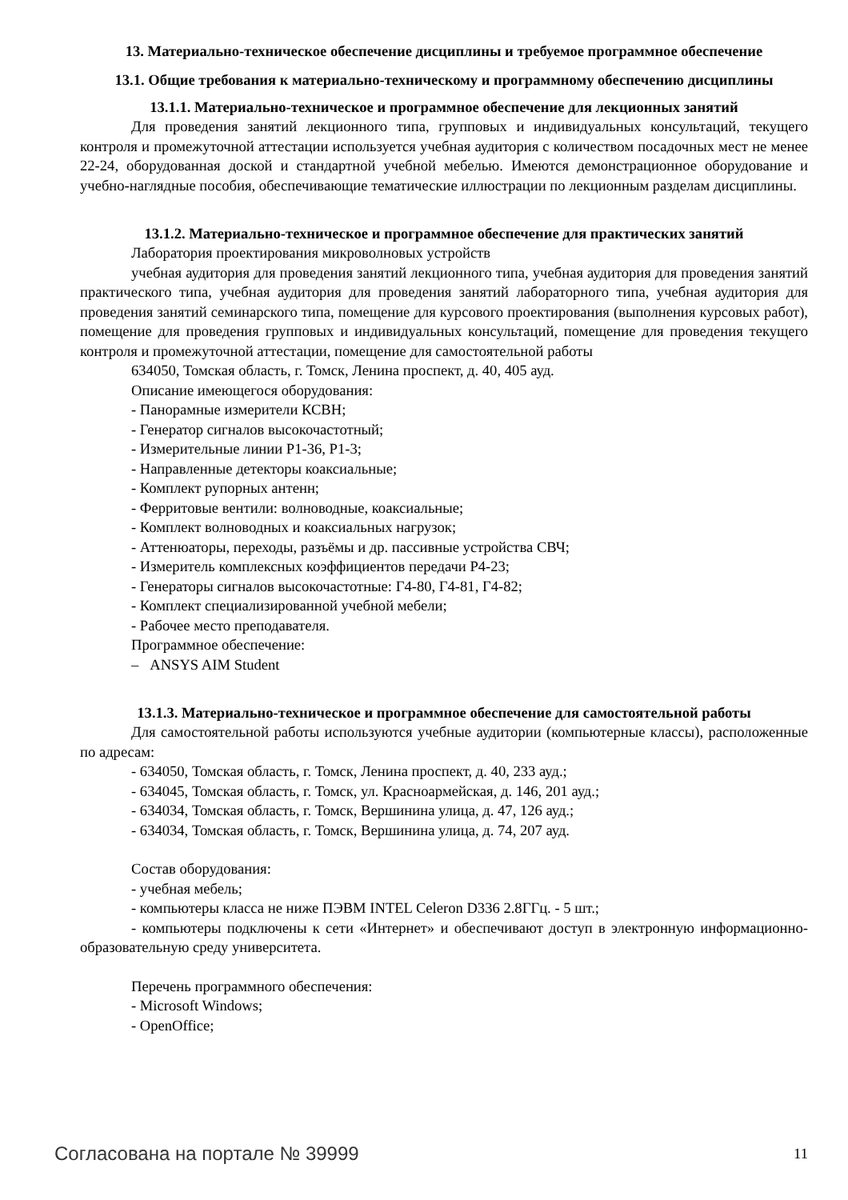13. Материально-техническое обеспечение дисциплины и требуемое программное обеспечение
13.1. Общие требования к материально-техническому и программному обеспечению дисциплины
13.1.1. Материально-техническое и программное обеспечение для лекционных занятий
Для проведения занятий лекционного типа, групповых и индивидуальных консультаций, текущего контроля и промежуточной аттестации используется учебная аудитория с количеством посадочных мест не менее 22-24, оборудованная доской и стандартной учебной мебелью. Имеются демонстрационное оборудование и учебно-наглядные пособия, обеспечивающие тематические иллюстрации по лекционным разделам дисциплины.
13.1.2. Материально-техническое и программное обеспечение для практических занятий
Лаборатория проектирования микроволновых устройств
учебная аудитория для проведения занятий лекционного типа, учебная аудитория для проведения занятий практического типа, учебная аудитория для проведения занятий лабораторного типа, учебная аудитория для проведения занятий семинарского типа, помещение для курсового проектирования (выполнения курсовых работ), помещение для проведения групповых и индивидуальных консультаций, помещение для проведения текущего контроля и промежуточной аттестации, помещение для самостоятельной работы
634050, Томская область, г. Томск, Ленина проспект, д. 40, 405 ауд.
Описание имеющегося оборудования:
- Панорамные измерители КСВН;
- Генератор сигналов высокочастотный;
- Измерительные линии Р1-36, Р1-3;
- Направленные детекторы коаксиальные;
- Комплект рупорных антенн;
- Ферритовые вентили: волноводные, коаксиальные;
- Комплект волноводных и коаксиальных нагрузок;
- Аттенюаторы, переходы, разъёмы и др. пассивные устройства СВЧ;
- Измеритель комплексных коэффициентов передачи Р4-23;
- Генераторы сигналов высокочастотные: Г4-80, Г4-81, Г4-82;
- Комплект специализированной учебной мебели;
- Рабочее место преподавателя.
Программное обеспечение:
– ANSYS AIM Student
13.1.3. Материально-техническое и программное обеспечение для самостоятельной работы
Для самостоятельной работы используются учебные аудитории (компьютерные классы), расположенные по адресам:
- 634050, Томская область, г. Томск, Ленина проспект, д. 40, 233 ауд.;
- 634045, Томская область, г. Томск, ул. Красноармейская, д. 146, 201 ауд.;
- 634034, Томская область, г. Томск, Вершинина улица, д. 47, 126 ауд.;
- 634034, Томская область, г. Томск, Вершинина улица, д. 74, 207 ауд.
Состав оборудования:
- учебная мебель;
- компьютеры класса не ниже ПЭВМ INTEL Celeron D336 2.8ГГц. - 5 шт.;
- компьютеры подключены к сети «Интернет» и обеспечивают доступ в электронную информационно-образовательную среду университета.
Перечень программного обеспечения:
- Microsoft Windows;
- OpenOffice;
Согласована на портале № 39999 11